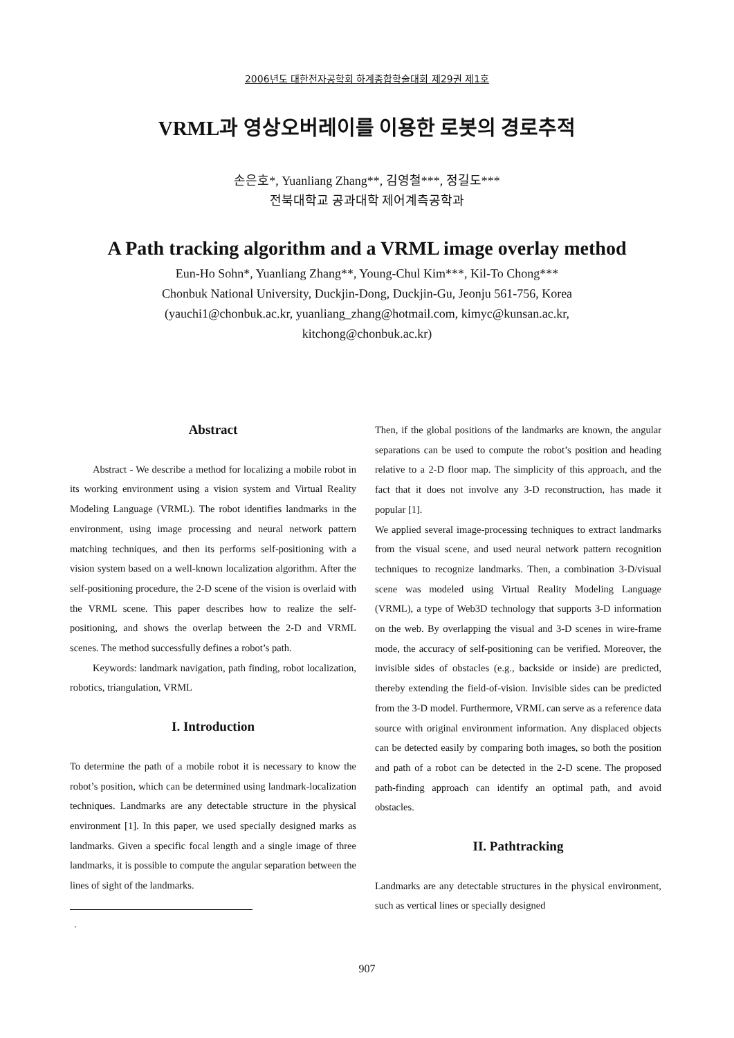2006년도 대한전자공학회 하계종합학술대회 제29권 제1호
VRML과 영상오버레이를 이용한 로봇의 경로추적
손은호*, Yuanliang Zhang**, 김영철***, 정길도***
전북대학교 공과대학 제어계측공학과
A Path tracking algorithm and a VRML image overlay method
Eun-Ho Sohn*, Yuanliang Zhang**, Young-Chul Kim***, Kil-To Chong***
Chonbuk National University, Duckjin-Dong, Duckjin-Gu, Jeonju 561-756, Korea
(yauchi1@chonbuk.ac.kr, yuanliang_zhang@hotmail.com, kimyc@kunsan.ac.kr,
kitchong@chonbuk.ac.kr)
Abstract
Abstract - We describe a method for localizing a mobile robot in its working environment using a vision system and Virtual Reality Modeling Language (VRML). The robot identifies landmarks in the environment, using image processing and neural network pattern matching techniques, and then its performs self-positioning with a vision system based on a well-known localization algorithm. After the self-positioning procedure, the 2-D scene of the vision is overlaid with the VRML scene. This paper describes how to realize the self-positioning, and shows the overlap between the 2-D and VRML scenes. The method successfully defines a robot’s path.
Keywords: landmark navigation, path finding, robot localization, robotics, triangulation, VRML
I. Introduction
To determine the path of a mobile robot it is necessary to know the robot’s position, which can be determined using landmark-localization techniques. Landmarks are any detectable structure in the physical environment [1]. In this paper, we used specially designed marks as landmarks. Given a specific focal length and a single image of three landmarks, it is possible to compute the angular separation between the lines of sight of the landmarks.
.
Then, if the global positions of the landmarks are known, the angular separations can be used to compute the robot’s position and heading relative to a 2-D floor map. The simplicity of this approach, and the fact that it does not involve any 3-D reconstruction, has made it popular [1].
We applied several image-processing techniques to extract landmarks from the visual scene, and used neural network pattern recognition techniques to recognize landmarks. Then, a combination 3-D/visual scene was modeled using Virtual Reality Modeling Language (VRML), a type of Web3D technology that supports 3-D information on the web. By overlapping the visual and 3-D scenes in wire-frame mode, the accuracy of self-positioning can be verified. Moreover, the invisible sides of obstacles (e.g., backside or inside) are predicted, thereby extending the field-of-vision. Invisible sides can be predicted from the 3-D model. Furthermore, VRML can serve as a reference data source with original environment information. Any displaced objects can be detected easily by comparing both images, so both the position and path of a robot can be detected in the 2-D scene. The proposed path-finding approach can identify an optimal path, and avoid obstacles.
II. Pathtracking
Landmarks are any detectable structures in the physical environment, such as vertical lines or specially designed
907